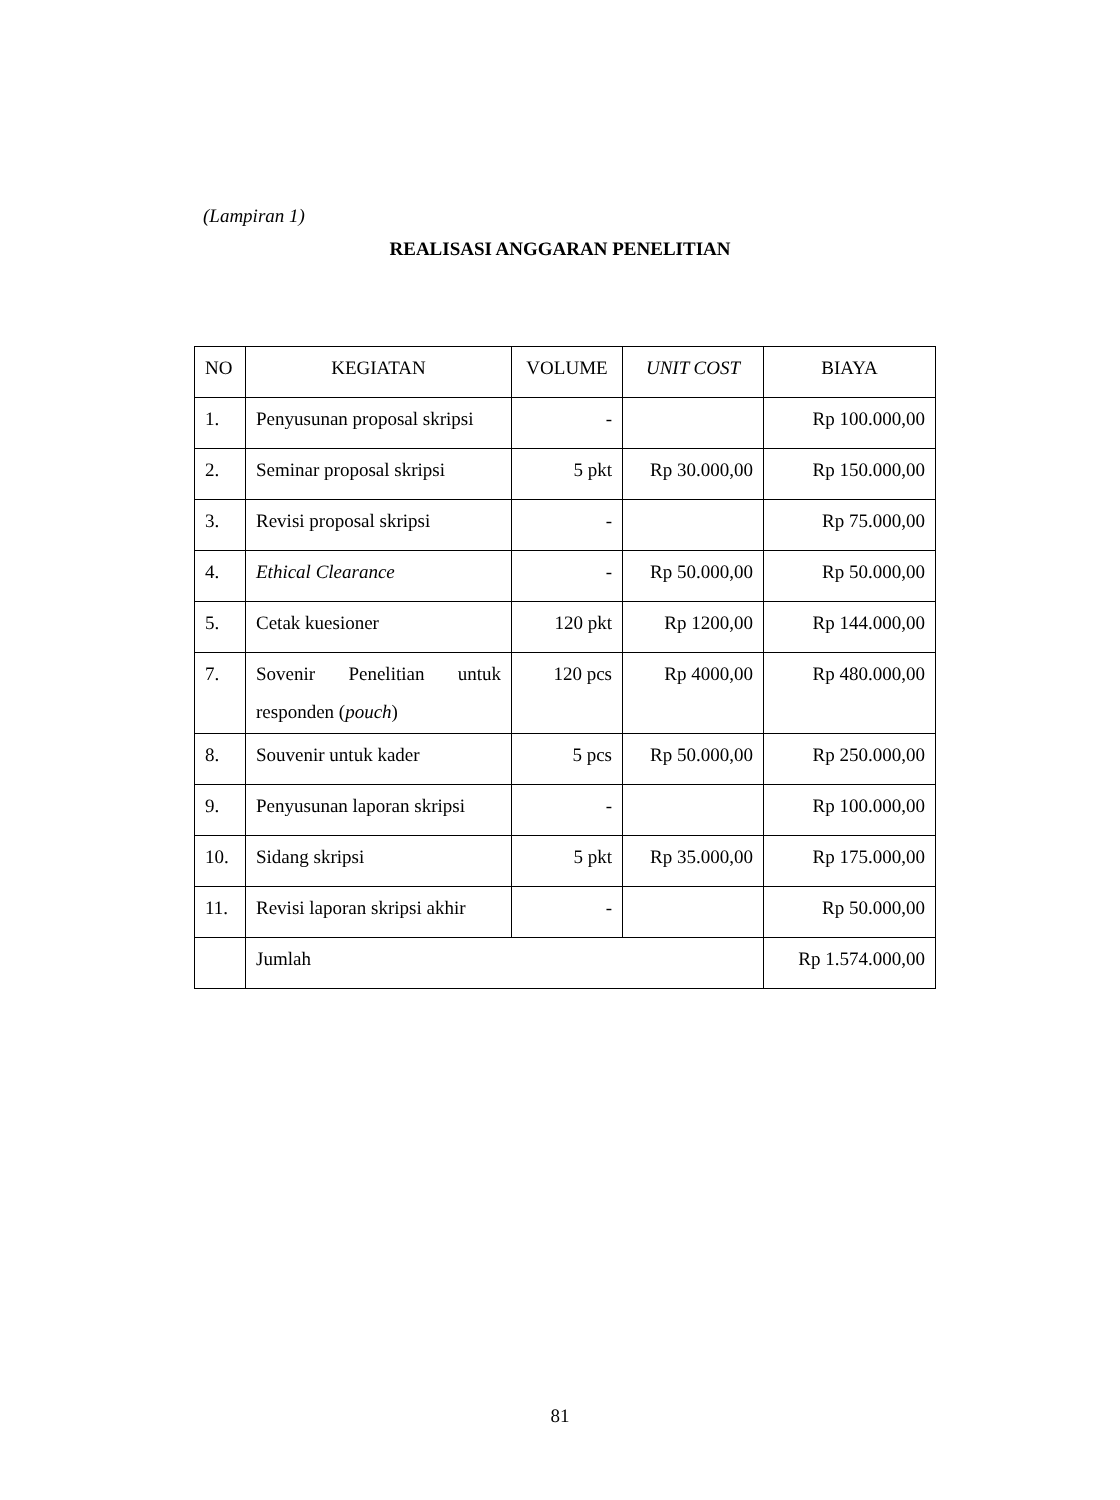(Lampiran 1)
REALISASI ANGGARAN PENELITIAN
| NO | KEGIATAN | VOLUME | UNIT COST | BIAYA |
| --- | --- | --- | --- | --- |
| 1. | Penyusunan proposal skripsi | - | | Rp 100.000,00 |
| 2. | Seminar proposal skripsi | 5 pkt | Rp 30.000,00 | Rp 150.000,00 |
| 3. | Revisi proposal skripsi | - | | Rp 75.000,00 |
| 4. | Ethical Clearance | - | Rp 50.000,00 | Rp 50.000,00 |
| 5. | Cetak kuesioner | 120 pkt | Rp 1200,00 | Rp 144.000,00 |
| 7. | Sovenir Penelitian untuk responden ( pouch ) | 120 pcs | Rp 4000,00 | Rp 480.000,00 |
| 8. | Souvenir untuk kader | 5 pcs | Rp 50.000,00 | Rp 250.000,00 |
| 9. | Penyusunan laporan skripsi | - | | Rp 100.000,00 |
| 10. | Sidang skripsi | 5 pkt | Rp 35.000,00 | Rp 175.000,00 |
| 11. | Revisi laporan skripsi akhir | - | | Rp 50.000,00 |
| | Jumlah | | | Rp 1.574.000,00 |
81